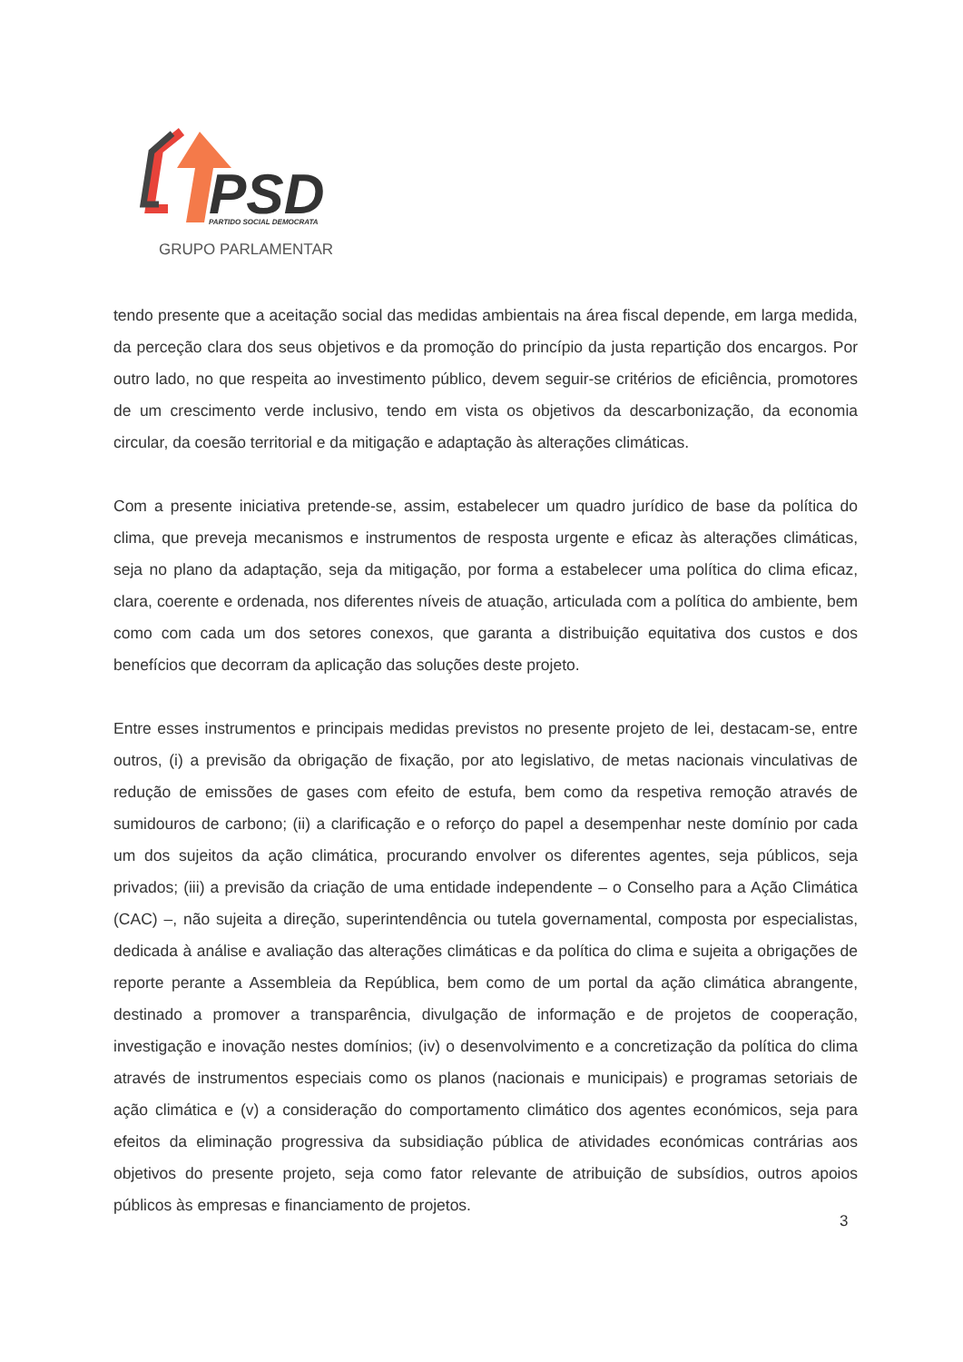PSD
PARTIDO SOCIAL DEMOCRATA
GRUPO PARLAMENTAR
tendo presente que a aceitação social das medidas ambientais na área fiscal depende, em larga medida, da perceção clara dos seus objetivos e da promoção do princípio da justa repartição dos encargos. Por outro lado, no que respeita ao investimento público, devem seguir-se critérios de eficiência, promotores de um crescimento verde inclusivo, tendo em vista os objetivos da descarbonização, da economia circular, da coesão territorial e da mitigação e adaptação às alterações climáticas.
Com a presente iniciativa pretende-se, assim, estabelecer um quadro jurídico de base da política do clima, que preveja mecanismos e instrumentos de resposta urgente e eficaz às alterações climáticas, seja no plano da adaptação, seja da mitigação, por forma a estabelecer uma política do clima eficaz, clara, coerente e ordenada, nos diferentes níveis de atuação, articulada com a política do ambiente, bem como com cada um dos setores conexos, que garanta a distribuição equitativa dos custos e dos benefícios que decorram da aplicação das soluções deste projeto.
Entre esses instrumentos e principais medidas previstos no presente projeto de lei, destacam-se, entre outros, (i) a previsão da obrigação de fixação, por ato legislativo, de metas nacionais vinculativas de redução de emissões de gases com efeito de estufa, bem como da respetiva remoção através de sumidouros de carbono; (ii) a clarificação e o reforço do papel a desempenhar neste domínio por cada um dos sujeitos da ação climática, procurando envolver os diferentes agentes, seja públicos, seja privados; (iii) a previsão da criação de uma entidade independente – o Conselho para a Ação Climática (CAC) –, não sujeita a direção, superintendência ou tutela governamental, composta por especialistas, dedicada à análise e avaliação das alterações climáticas e da política do clima e sujeita a obrigações de reporte perante a Assembleia da República, bem como de um portal da ação climática abrangente, destinado a promover a transparência, divulgação de informação e de projetos de cooperação, investigação e inovação nestes domínios; (iv) o desenvolvimento e a concretização da política do clima através de instrumentos especiais como os planos (nacionais e municipais) e programas setoriais de ação climática e (v) a consideração do comportamento climático dos agentes económicos, seja para efeitos da eliminação progressiva da subsidiação pública de atividades económicas contrárias aos objetivos do presente projeto, seja como fator relevante de atribuição de subsídios, outros apoios públicos às empresas e financiamento de projetos.
3